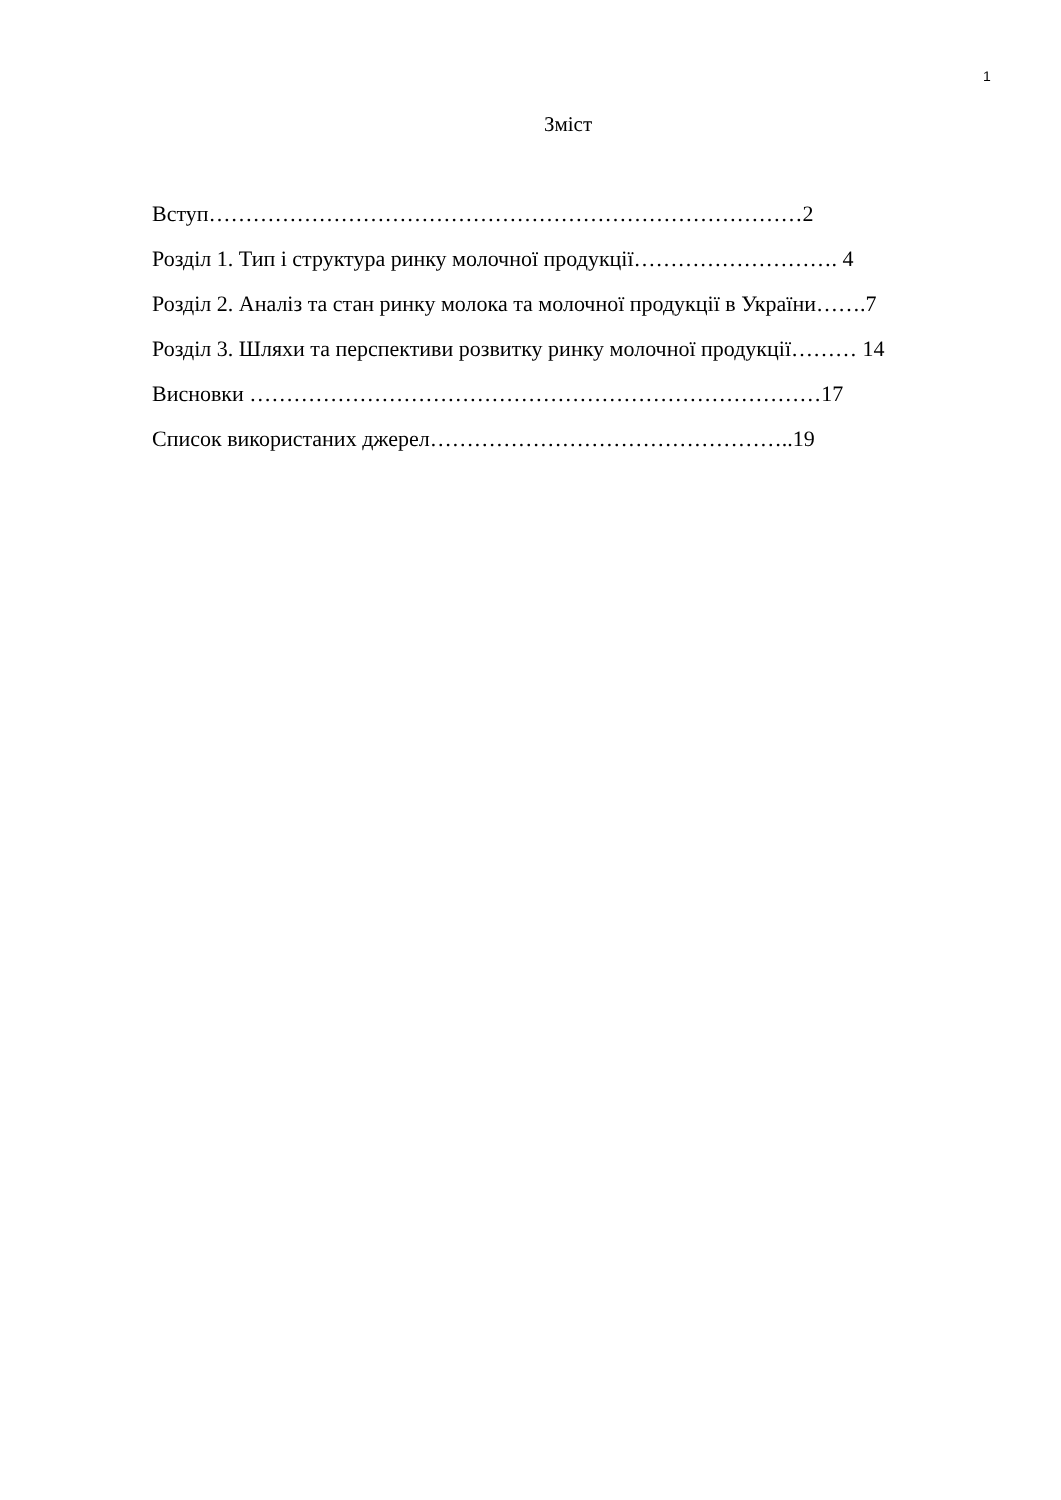1
Зміст
Вступ………………………………………………………………………2
Розділ 1. Тип і структура ринку молочної продукції………………………. 4
Розділ 2. Аналіз та стан ринку молока та молочної продукції в України…….7
Розділ 3. Шляхи та перспективи розвитку ринку молочної продукції……… 14
Висновки ……………………………………………………………………17
Список використаних джерел…………………………………………..19